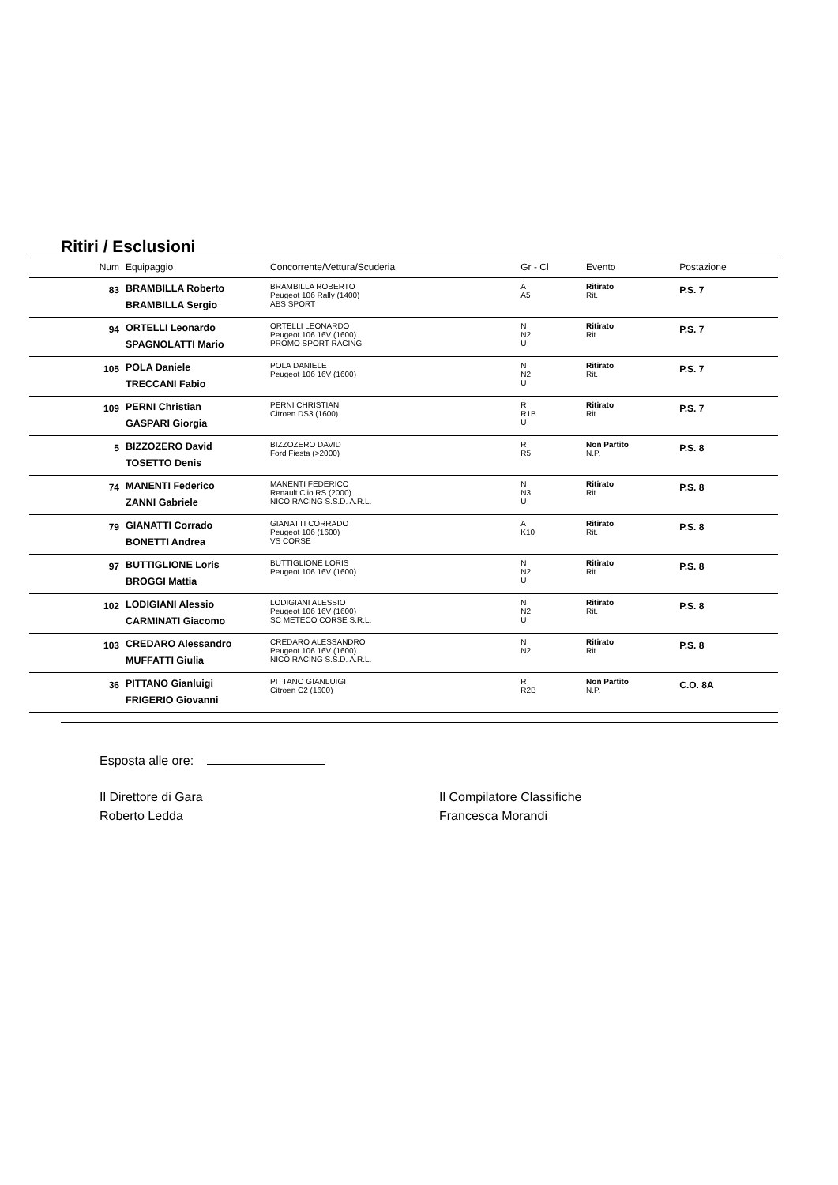Ritiri / Esclusioni
| Num | Equipaggio | Concorrente/Vettura/Scuderia | Gr - Cl | Evento | Postazione |
| --- | --- | --- | --- | --- | --- |
| 83 | BRAMBILLA Roberto BRAMBILLA Sergio | BRAMBILLA ROBERTO Peugeot 106 Rally (1400) ABS SPORT | A A5 | Ritirato Rit. | P.S. 7 |
| 94 | ORTELLI Leonardo SPAGNOLATTI Mario | ORTELLI LEONARDO Peugeot 106 16V (1600) PROMO SPORT RACING | N N2 U | Ritirato Rit. | P.S. 7 |
| 105 | POLA Daniele TRECCANI Fabio | POLA DANIELE Peugeot 106 16V (1600) | N N2 U | Ritirato Rit. | P.S. 7 |
| 109 | PERNI Christian GASPARI Giorgia | PERNI CHRISTIAN Citroen DS3 (1600) | R R1B U | Ritirato Rit. | P.S. 7 |
| 5 | BIZZOZERO David TOSETTO Denis | BIZZOZERO DAVID Ford Fiesta (>2000) | R R5 | Non Partito N.P. | P.S. 8 |
| 74 | MANENTI Federico ZANNI Gabriele | MANENTI FEDERICO Renault Clio RS (2000) NICO RACING S.S.D. A.R.L. | N N3 U | Ritirato Rit. | P.S. 8 |
| 79 | GIANATTI Corrado BONETTI Andrea | GIANATTI CORRADO Peugeot 106 (1600) VS CORSE | A K10 | Ritirato Rit. | P.S. 8 |
| 97 | BUTTIGLIONE Loris BROGGI Mattia | BUTTIGLIONE LORIS Peugeot 106 16V (1600) | N N2 U | Ritirato Rit. | P.S. 8 |
| 102 | LODIGIANI Alessio CARMINATI Giacomo | LODIGIANI ALESSIO Peugeot 106 16V (1600) SC METECO CORSE S.R.L. | N N2 U | Ritirato Rit. | P.S. 8 |
| 103 | CREDARO Alessandro MUFFATTI Giulia | CREDARO ALESSANDRO Peugeot 106 16V (1600) NICO RACING S.S.D. A.R.L. | N N2 | Ritirato Rit. | P.S. 8 |
| 36 | PITTANO Gianluigi FRIGERIO Giovanni | PITTANO GIANLUIGI Citroen C2 (1600) | R R2B | Non Partito N.P. | C.O. 8A |
Esposta alle ore:
Il Direttore di Gara
Roberto Ledda
Il Compilatore Classifiche
Francesca Morandi